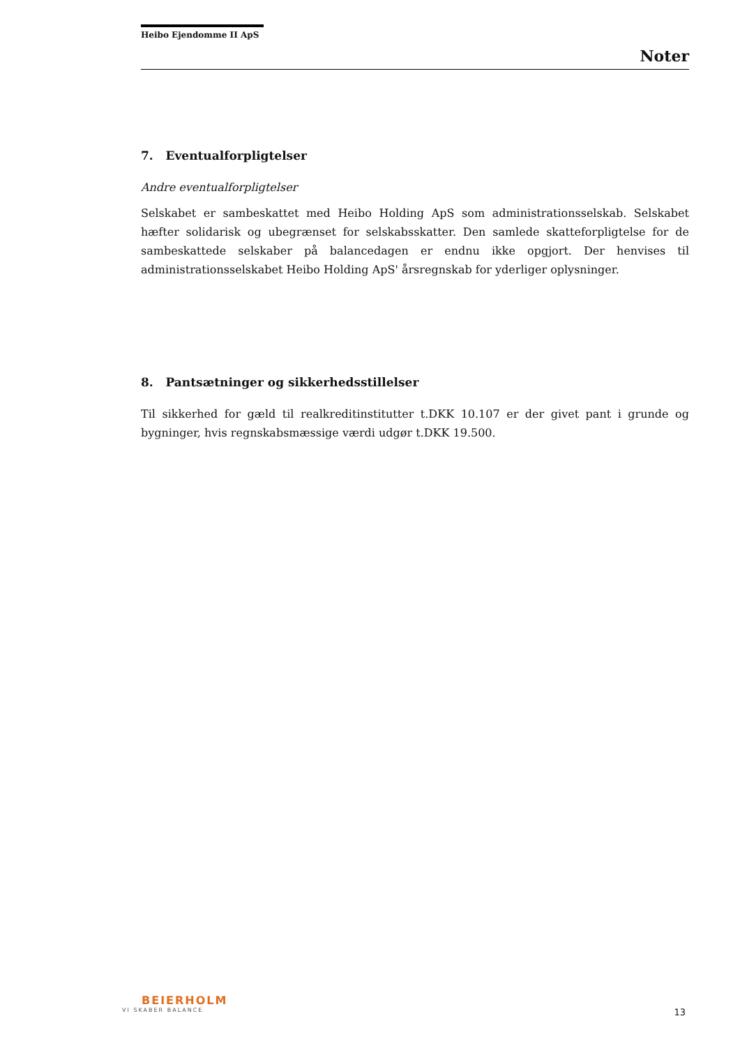Heibo Ejendomme II ApS
Noter
7. Eventualforpligtelser
Andre eventualforpligtelser
Selskabet er sambeskattet med Heibo Holding ApS som administrationsselskab. Selskabet hæfter solidarisk og ubegrænset for selskabsskatter. Den samlede skatteforpligtelse for de sambeskattede selskaber på balancedagen er endnu ikke opgjort. Der henvises til administrationsselskabet Heibo Holding ApS' årsregnskab for yderliger oplysninger.
8. Pantsætninger og sikkerhedsstillelser
Til sikkerhed for gæld til realkreditinstitutter t.DKK 10.107 er der givet pant i grunde og bygninger, hvis regnskabsmæssige værdi udgør t.DKK 19.500.
BEIERHOLM
VI SKABER BALANCE
13